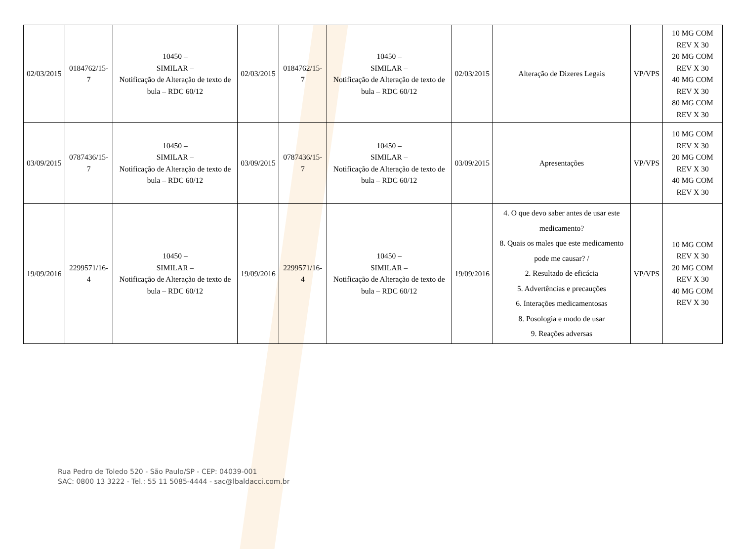| 02/03/2015 | 0184762/15-7 | 10450 – SIMILAR – Notificação de Alteração de texto de bula – RDC 60/12 | 02/03/2015 | 0184762/15-7 | 10450 – SIMILAR – Notificação de Alteração de texto de bula – RDC 60/12 | 02/03/2015 | Alteração de Dizeres Legais | VP/VPS | 10 MG COM REV X 30 20 MG COM REV X 30 40 MG COM REV X 30 80 MG COM REV X 30 |
| 03/09/2015 | 0787436/15-7 | 10450 – SIMILAR – Notificação de Alteração de texto de bula – RDC 60/12 | 03/09/2015 | 0787436/15-7 | 10450 – SIMILAR – Notificação de Alteração de texto de bula – RDC 60/12 | 03/09/2015 | Apresentações | VP/VPS | 10 MG COM REV X 30 20 MG COM REV X 30 40 MG COM REV X 30 |
| 19/09/2016 | 2299571/16-4 | 10450 – SIMILAR – Notificação de Alteração de texto de bula – RDC 60/12 | 19/09/2016 | 2299571/16-4 | 10450 – SIMILAR – Notificação de Alteração de texto de bula – RDC 60/12 | 19/09/2016 | 4. O que devo saber antes de usar este medicamento? 8. Quais os males que este medicamento pode me causar? / 2. Resultado de eficácia 5. Advertências e precauções 6. Interações medicamentosas 8. Posologia e modo de usar 9. Reações adversas | VP/VPS | 10 MG COM REV X 30 20 MG COM REV X 30 40 MG COM REV X 30 |
Rua Pedro de Toledo 520 - São Paulo/SP - CEP: 04039-001
SAC: 0800 13 3222 - Tel.: 55 11 5085-4444 - sac@lbaldacci.com.br